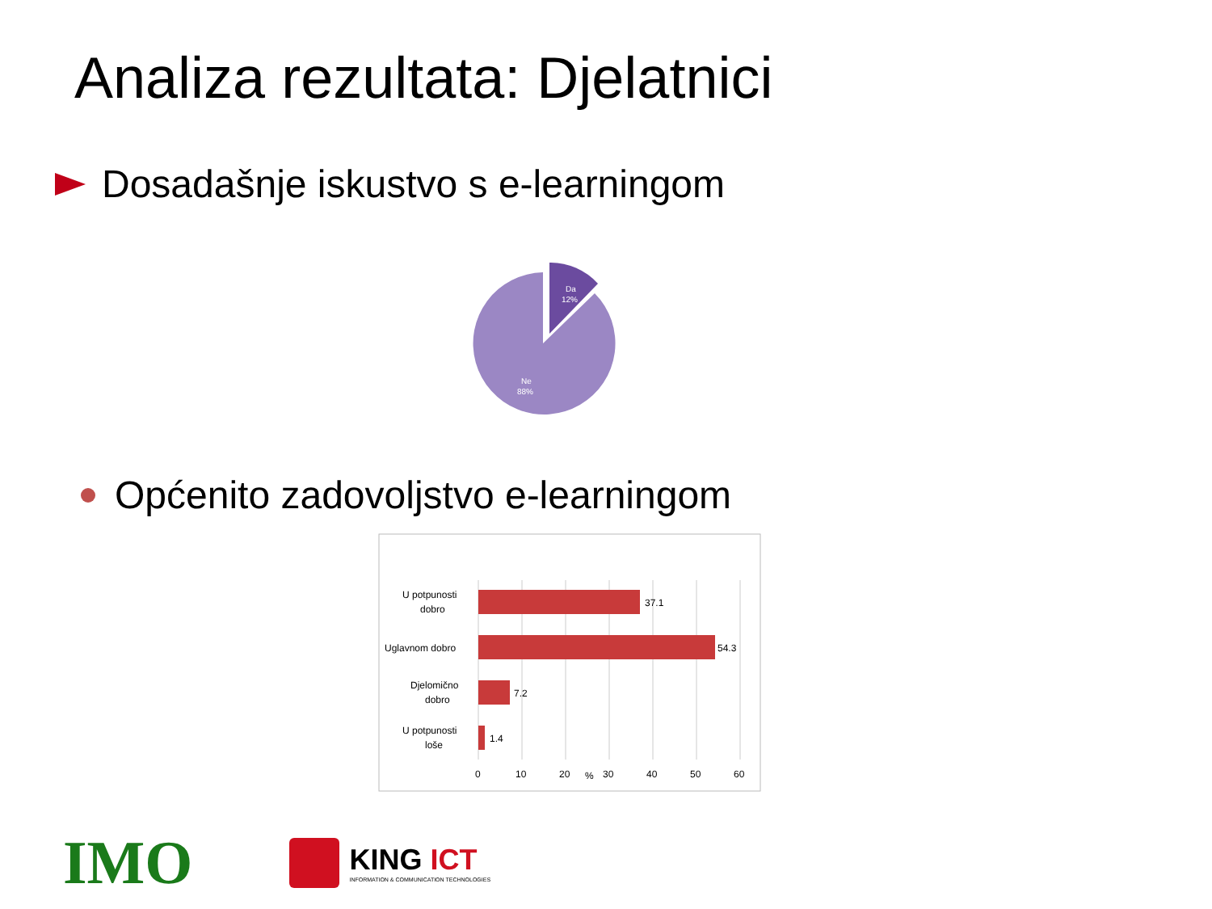Analiza rezultata: Djelatnici
Dosadašnje iskustvo s e-learningom
Da
12%
Ne
88%
Općenito zadovoljstvo e-learningom
37.1
54.3
7.2
1.4
U potpunosti
dobro
Uglavnom dobro
Djelomično
dobro
U potpunosti
loše
0
10
20
%
30
40
50
60
IMO
KING ICT
INFORMATION & COMMUNICATION TECHNOLOGIES